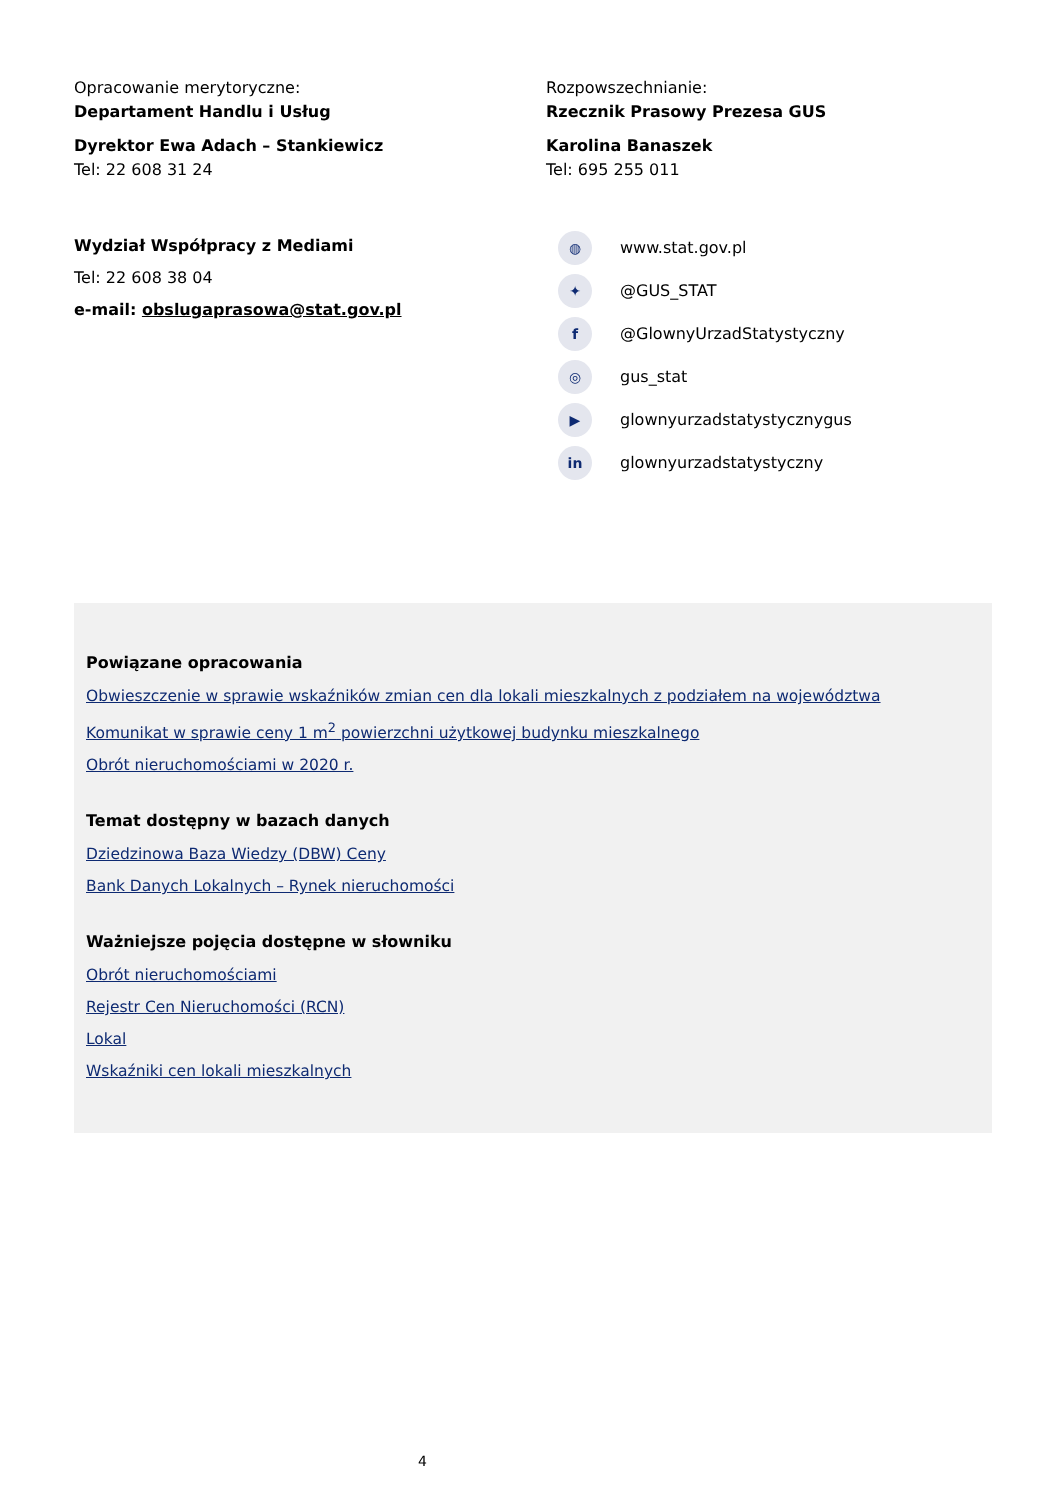Opracowanie merytoryczne:
Departament Handlu i Usług
Dyrektor Ewa Adach – Stankiewicz
Tel: 22 608 31 24
Wydział Współpracy z Mediami
Tel: 22 608 38 04
e-mail: obslugaprasowa@stat.gov.pl
Rozpowszechnianie:
Rzecznik Prasowy Prezesa GUS
Karolina Banaszek
Tel: 695 255 011
◍ www.stat.gov.pl
✦ @GUS_STAT
f @GlownyUrzadStatystyczny
◎ gus_stat
▶ glownyurzadstatystycznygus
in glownyurzadstatystyczny
Powiązane opracowania
Obwieszczenie w sprawie wskaźników zmian cen dla lokali mieszkalnych z podziałem na województwa
Komunikat w sprawie ceny 1 m<sup>2</sup> powierzchni użytkowej budynku mieszkalnego
Obrót nieruchomościami w 2020 r.
Temat dostępny w bazach danych
Dziedzinowa Baza Wiedzy (DBW) Ceny
Bank Danych Lokalnych – Rynek nieruchomości
Ważniejsze pojęcia dostępne w słowniku
Obrót nieruchomościami
Rejestr Cen Nieruchomości (RCN)
Lokal
Wskaźniki cen lokali mieszkalnych
4